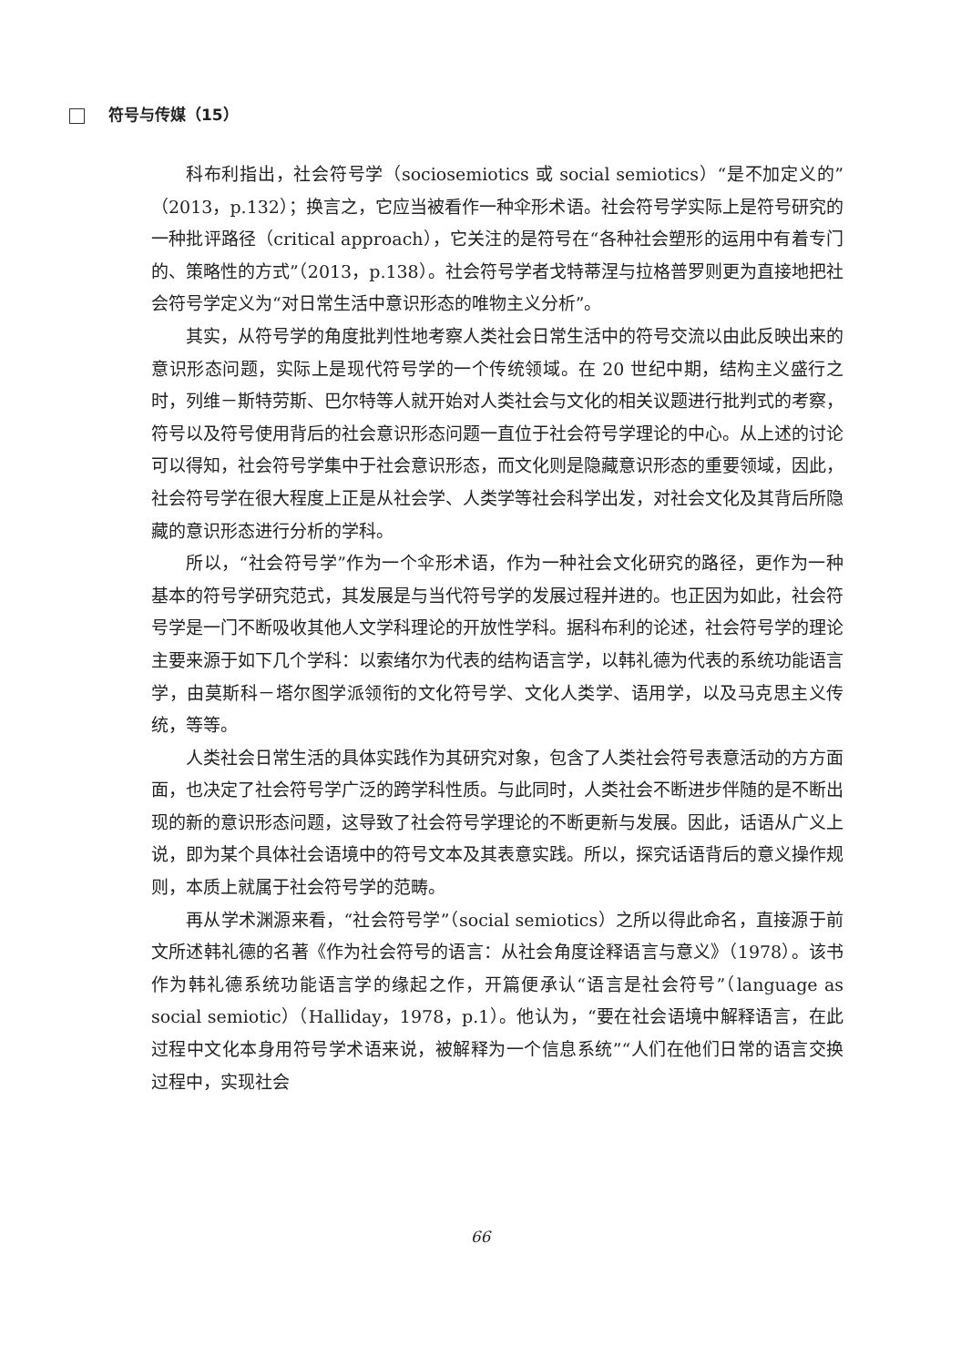符号与传媒（15）
科布利指出，社会符号学（sociosemiotics 或 social semiotics）“是不加定义的”（2013，p.132）；换言之，它应当被看作一种伞形术语。社会符号学实际上是符号研究的一种批评路径（critical approach），它关注的是符号在“各种社会塑形的运用中有着专门的、策略性的方式”（2013，p.138）。社会符号学者戈特蒂涅与拉格普罗则更为直接地把社会符号学定义为“对日常生活中意识形态的唯物主义分析”。
其实，从符号学的角度批判性地考察人类社会日常生活中的符号交流以由此反映出来的意识形态问题，实际上是现代符号学的一个传统领域。在 20 世纪中期，结构主义盛行之时，列维－斯特劳斯、巴尔特等人就开始对人类社会与文化的相关议题进行批判式的考察，符号以及符号使用背后的社会意识形态问题一直位于社会符号学理论的中心。从上述的讨论可以得知，社会符号学集中于社会意识形态，而文化则是隐藏意识形态的重要领域，因此，社会符号学在很大程度上正是从社会学、人类学等社会科学出发，对社会文化及其背后所隐藏的意识形态进行分析的学科。
所以，“社会符号学”作为一个伞形术语，作为一种社会文化研究的路径，更作为一种基本的符号学研究范式，其发展是与当代符号学的发展过程并进的。也正因为如此，社会符号学是一门不断吸收其他人文学科理论的开放性学科。据科布利的论述，社会符号学的理论主要来源于如下几个学科：以索绪尔为代表的结构语言学，以韩礼德为代表的系统功能语言学，由莫斯科－塔尔图学派领衔的文化符号学、文化人类学、语用学，以及马克思主义传统，等等。
人类社会日常生活的具体实践作为其研究对象，包含了人类社会符号表意活动的方方面面，也决定了社会符号学广泛的跨学科性质。与此同时，人类社会不断进步伴随的是不断出现的新的意识形态问题，这导致了社会符号学理论的不断更新与发展。因此，话语从广义上说，即为某个具体社会语境中的符号文本及其表意实践。所以，探究话语背后的意义操作规则，本质上就属于社会符号学的范畴。
再从学术渊源来看，“社会符号学”（social semiotics）之所以得此命名，直接源于前文所述韩礼德的名著《作为社会符号的语言：从社会角度诠释语言与意义》（1978）。该书作为韩礼德系统功能语言学的缘起之作，开篇便承认“语言是社会符号”（language as social semiotic）（Halliday，1978，p.1）。他认为，“要在社会语境中解释语言，在此过程中文化本身用符号学术语来说，被解释为一个信息系统”“人们在他们日常的语言交换过程中，实现社会
66